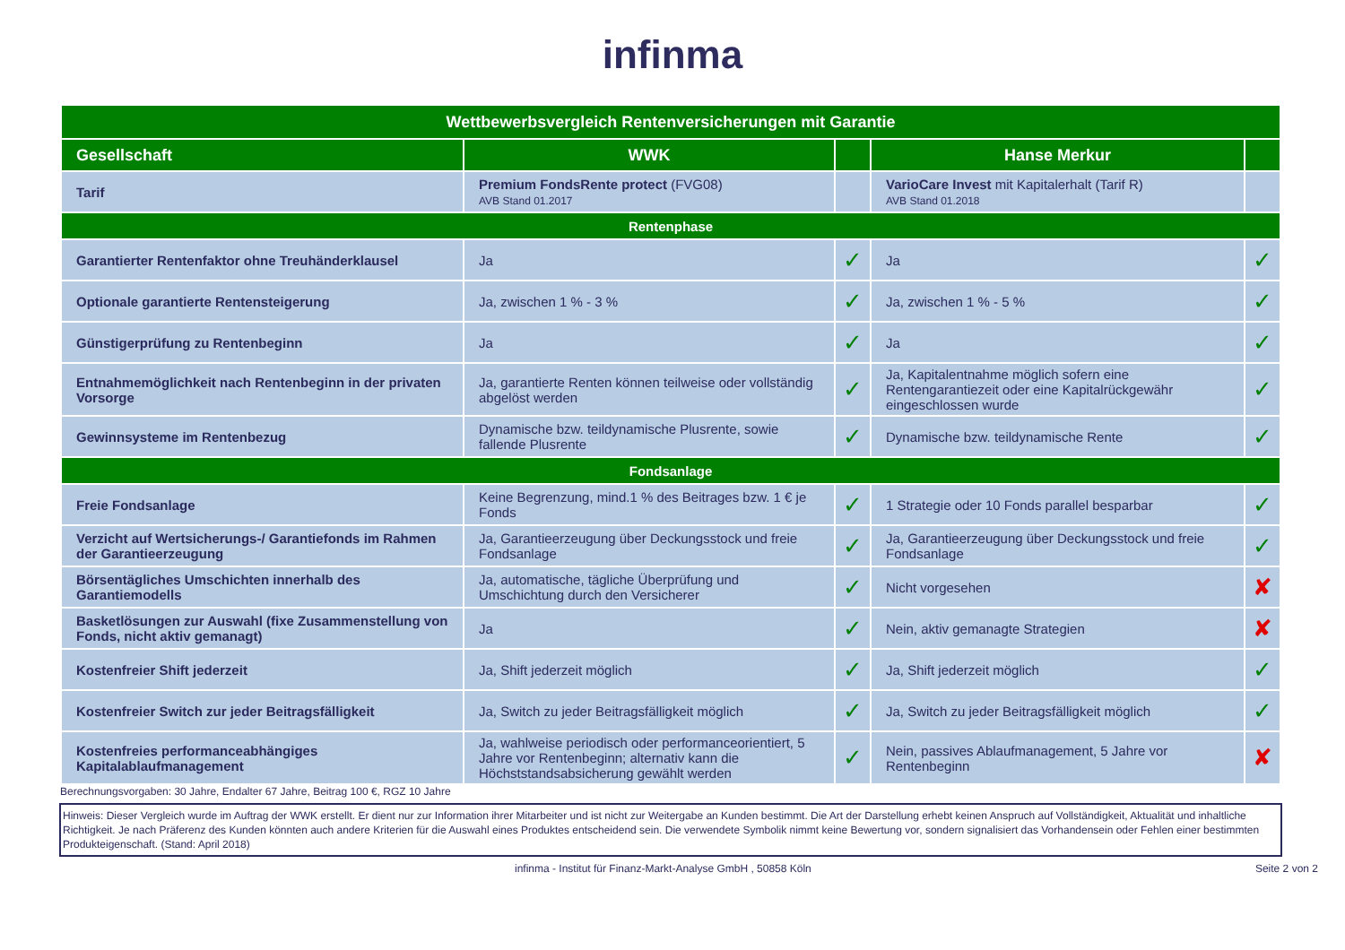infinma
| Wettbewerbsvergleich Rentenversicherungen mit Garantie | | | | |
| Gesellschaft | WWK | | Hanse Merkur | |
| Tarif | Premium FondsRente protect (FVG08) AVB Stand 01.2017 | | VarioCare Invest mit Kapitalerhalt (Tarif R) AVB Stand 01.2018 | |
| Rentenphase | | | | |
| Garantierter Rentenfaktor ohne Treuhänderklausel | Ja | ✓ | Ja | ✓ |
| Optionale garantierte Rentensteigerung | Ja, zwischen 1 % - 3 % | ✓ | Ja, zwischen 1 % - 5 % | ✓ |
| Günstigerprüfung zu Rentenbeginn | Ja | ✓ | Ja | ✓ |
| Entnahmemöglichkeit nach Rentenbeginn in der privaten Vorsorge | Ja, garantierte Renten können teilweise oder vollständig abgelöst werden | ✓ | Ja, Kapitalentnahme möglich sofern eine Rentengarantiezeit oder eine Kapitalrückgewähr eingeschlossen wurde | ✓ |
| Gewinnsysteme im Rentenbezug | Dynamische bzw. teildynamische Plusrente, sowie fallende Plusrente | ✓ | Dynamische bzw. teildynamische Rente | ✓ |
| Fondsanlage | | | | |
| Freie Fondsanlage | Keine Begrenzung, mind.1 % des Beitrages bzw. 1 € je Fonds | ✓ | 1 Strategie oder 10 Fonds parallel besparbar | ✓ |
| Verzicht auf Wertsicherungs-/ Garantiefonds im Rahmen der Garantieerzeugung | Ja, Garantieerzeugung über Deckungsstock und freie Fondsanlage | ✓ | Ja, Garantieerzeugung über Deckungsstock und freie Fondsanlage | ✓ |
| Börsentägliches Umschichten innerhalb des Garantiemodells | Ja, automatische, tägliche Überprüfung und Umschichtung durch den Versicherer | ✓ | Nicht vorgesehen | ✘ |
| Basketlösungen zur Auswahl (fixe Zusammenstellung von Fonds, nicht aktiv gemanagt) | Ja | ✓ | Nein, aktiv gemanagte Strategien | ✘ |
| Kostenfreier Shift jederzeit | Ja, Shift jederzeit möglich | ✓ | Ja, Shift jederzeit möglich | ✓ |
| Kostenfreier Switch zur jeder Beitragsfälligkeit | Ja, Switch zu jeder Beitragsfälligkeit möglich | ✓ | Ja, Switch zu jeder Beitragsfälligkeit möglich | ✓ |
| Kostenfreies performanceabhängiges Kapitalablaufmanagement | Ja, wahlweise periodisch oder performanceorientiert, 5 Jahre vor Rentenbeginn; alternativ kann die Höchststandsabsicherung gewählt werden | ✓ | Nein, passives Ablaufmanagement, 5 Jahre vor Rentenbeginn | ✘ |
Berechnungsvorgaben: 30 Jahre, Endalter 67 Jahre, Beitrag 100 €, RGZ 10 Jahre
Hinweis: Dieser Vergleich wurde im Auftrag der WWK erstellt. Er dient nur zur Information ihrer Mitarbeiter und ist nicht zur Weitergabe an Kunden bestimmt. Die Art der Darstellung erhebt keinen Anspruch auf Vollständigkeit, Aktualität und inhaltliche Richtigkeit. Je nach Präferenz des Kunden könnten auch andere Kriterien für die Auswahl eines Produktes entscheidend sein. Die verwendete Symbolik nimmt keine Bewertung vor, sondern signalisiert das Vorhandensein oder Fehlen einer bestimmten Produkteigenschaft. (Stand: April 2018)
infinma - Institut für Finanz-Markt-Analyse GmbH , 50858 Köln Seite 2 von 2